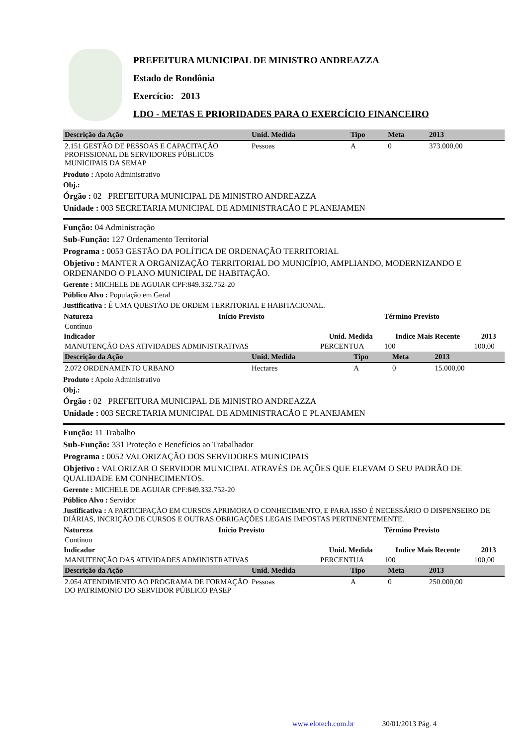PREFEITURA MUNICIPAL DE MINISTRO ANDREAZZA
Estado de Rondônia
Exercício: 2013
LDO - METAS E PRIORIDADES PARA O EXERCÍCIO FINANCEIRO
| Descrição da Ação | Unid. Medida | Tipo | Meta | 2013 |
| --- | --- | --- | --- | --- |
| 2.151 GESTÃO DE PESSOAS E CAPACITAÇÃO PROFISSIONAL DE SERVIDORES PÚBLICOS MUNICIPAIS DA SEMAP | Pessoas | A | 0 | 373.000,00 |
Produto : Apoio Administrativo
Obj.:
Órgão : 02 PREFEITURA MUNICIPAL DE MINISTRO ANDREAZZA
Unidade : 003 SECRETARIA MUNICIPAL DE ADMINISTRACÃO E PLANEJAMEN
Função: 04 Administração
Sub-Função: 127 Ordenamento Territorial
Programa : 0053 GESTÃO DA POLÍTICA DE ORDENAÇÃO TERRITORIAL
Objetivo : MANTER A ORGANIZAÇÃO TERRITORIAL DO MUNICÍPIO, AMPLIANDO, MODERNIZANDO E ORDENANDO O PLANO MUNICIPAL DE HABITAÇÃO.
Gerente : MICHELE DE AGUIAR CPF:849.332.752-20
Público Alvo : População em Geral
Justificativa : É UMA QUESTÃO DE ORDEM TERRITORIAL E HABITACIONAL.
| Natureza | Início Previsto | Término Previsto |
| --- | --- | --- |
| Contínuo | | |
| Indicador | Unid. Medida | Indice Mais Recente | 2013 |
| --- | --- | --- | --- |
| MANUTENÇÃO DAS ATIVIDADES ADMINISTRATIVAS | PERCENTUA | 100 | 100,00 |
| Descrição da Ação | Unid. Medida | Tipo | Meta | 2013 |
| --- | --- | --- | --- | --- |
| 2.072 ORDENAMENTO URBANO | Hectares | A | 0 | 15.000,00 |
Produto : Apoio Administrativo
Obj.:
Órgão : 02 PREFEITURA MUNICIPAL DE MINISTRO ANDREAZZA
Unidade : 003 SECRETARIA MUNICIPAL DE ADMINISTRACÃO E PLANEJAMEN
Função: 11 Trabalho
Sub-Função: 331 Proteção e Benefícios ao Trabalhador
Programa : 0052 VALORIZAÇÃO DOS SERVIDORES MUNICIPAIS
Objetivo : VALORIZAR O SERVIDOR MUNICIPAL ATRAVÉS DE AÇÕES QUE ELEVAM O SEU PADRÃO DE QUALIDADE EM CONHECIMENTOS.
Gerente : MICHELE DE AGUIAR CPF:849.332.752-20
Público Alvo : Servidor
Justificativa : A PARTICIPAÇÃO EM CURSOS APRIMORA O CONHECIMENTO, E PARA ISSO É NECESSÁRIO O DISPENSEIRO DE DIÁRIAS, INCRIÇÃO DE CURSOS E OUTRAS OBRIGAÇÕES LEGAIS IMPOSTAS PERTINENTEMENTE.
| Natureza | Início Previsto | Término Previsto |
| --- | --- | --- |
| Contínuo | | |
| Indicador | Unid. Medida | Indice Mais Recente | 2013 |
| --- | --- | --- | --- |
| MANUTENÇÃO DAS ATIVIDADES ADMINISTRATIVAS | PERCENTUA | 100 | 100,00 |
| Descrição da Ação | Unid. Medida | Tipo | Meta | 2013 |
| --- | --- | --- | --- | --- |
| 2.054 ATENDIMENTO AO PROGRAMA DE FORMAÇÃO DO PATRIMONIO DO SERVIDOR PÚBLICO PASEP | Pessoas | A | 0 | 250.000,00 |
www.elotech.com.br 30/01/2013 Pág. 4